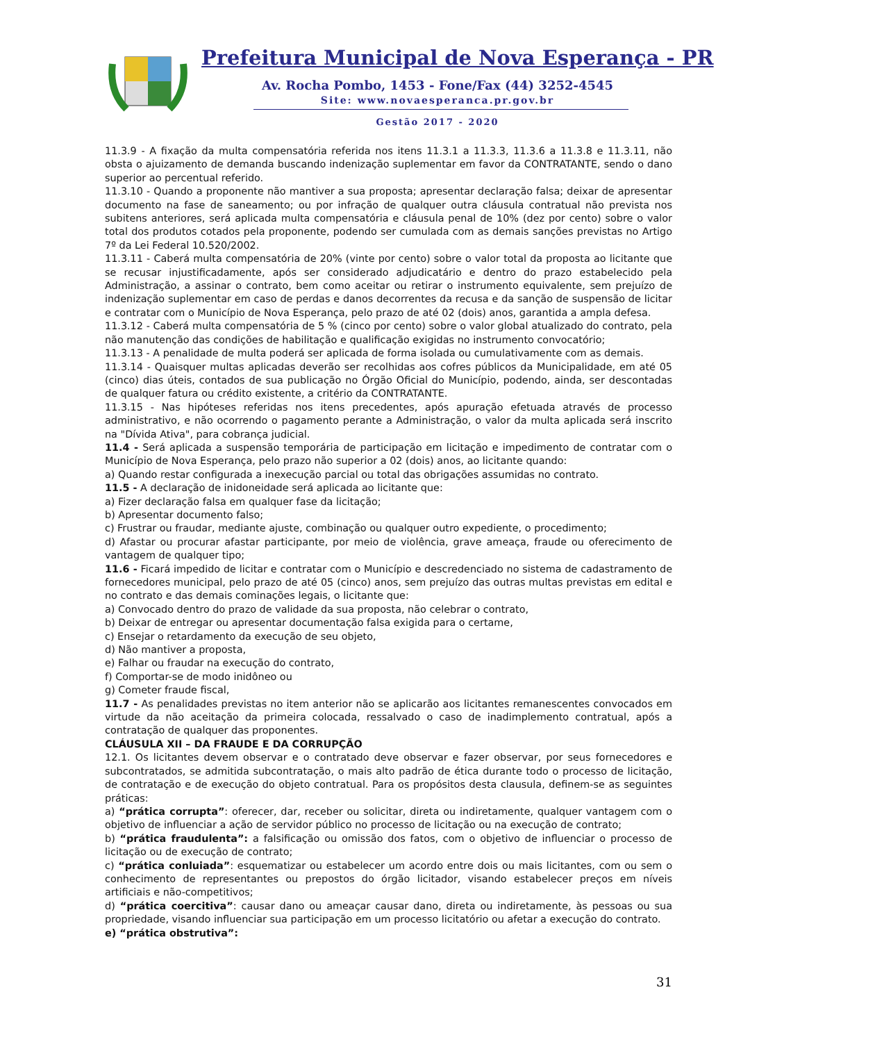Prefeitura Municipal de Nova Esperança - PR
Av. Rocha Pombo, 1453 - Fone/Fax (44) 3252-4545
Site: www.novaesperanca.pr.gov.br
Gestão 2017 - 2020
11.3.9 - A fixação da multa compensatória referida nos itens 11.3.1 a 11.3.3, 11.3.6 a 11.3.8 e 11.3.11, não obsta o ajuizamento de demanda buscando indenização suplementar em favor da CONTRATANTE, sendo o dano superior ao percentual referido.
11.3.10 - Quando a proponente não mantiver a sua proposta; apresentar declaração falsa; deixar de apresentar documento na fase de saneamento; ou por infração de qualquer outra cláusula contratual não prevista nos subitens anteriores, será aplicada multa compensatória e cláusula penal de 10% (dez por cento) sobre o valor total dos produtos cotados pela proponente, podendo ser cumulada com as demais sanções previstas no Artigo 7º da Lei Federal 10.520/2002.
11.3.11 - Caberá multa compensatória de 20% (vinte por cento) sobre o valor total da proposta ao licitante que se recusar injustificadamente, após ser considerado adjudicatário e dentro do prazo estabelecido pela Administração, a assinar o contrato, bem como aceitar ou retirar o instrumento equivalente, sem prejuízo de indenização suplementar em caso de perdas e danos decorrentes da recusa e da sanção de suspensão de licitar e contratar com o Município de Nova Esperança, pelo prazo de até 02 (dois) anos, garantida a ampla defesa.
11.3.12 - Caberá multa compensatória de 5 % (cinco por cento) sobre o valor global atualizado do contrato, pela não manutenção das condições de habilitação e qualificação exigidas no instrumento convocatório;
11.3.13 - A penalidade de multa poderá ser aplicada de forma isolada ou cumulativamente com as demais.
11.3.14 - Quaisquer multas aplicadas deverão ser recolhidas aos cofres públicos da Municipalidade, em até 05 (cinco) dias úteis, contados de sua publicação no Órgão Oficial do Município, podendo, ainda, ser descontadas de qualquer fatura ou crédito existente, a critério da CONTRATANTE.
11.3.15 - Nas hipóteses referidas nos itens precedentes, após apuração efetuada através de processo administrativo, e não ocorrendo o pagamento perante a Administração, o valor da multa aplicada será inscrito na "Dívida Ativa", para cobrança judicial.
11.4 - Será aplicada a suspensão temporária de participação em licitação e impedimento de contratar com o Município de Nova Esperança, pelo prazo não superior a 02 (dois) anos, ao licitante quando:
a) Quando restar configurada a inexecução parcial ou total das obrigações assumidas no contrato.
11.5 - A declaração de inidoneidade será aplicada ao licitante que:
a) Fizer declaração falsa em qualquer fase da licitação;
b) Apresentar documento falso;
c) Frustrar ou fraudar, mediante ajuste, combinação ou qualquer outro expediente, o procedimento;
d) Afastar ou procurar afastar participante, por meio de violência, grave ameaça, fraude ou oferecimento de vantagem de qualquer tipo;
11.6 - Ficará impedido de licitar e contratar com o Município e descredenciado no sistema de cadastramento de fornecedores municipal, pelo prazo de até 05 (cinco) anos, sem prejuízo das outras multas previstas em edital e no contrato e das demais cominações legais, o licitante que:
a) Convocado dentro do prazo de validade da sua proposta, não celebrar o contrato,
b) Deixar de entregar ou apresentar documentação falsa exigida para o certame,
c) Ensejar o retardamento da execução de seu objeto,
d) Não mantiver a proposta,
e) Falhar ou fraudar na execução do contrato,
f) Comportar-se de modo inidôneo ou
g) Cometer fraude fiscal,
11.7 - As penalidades previstas no item anterior não se aplicarão aos licitantes remanescentes convocados em virtude da não aceitação da primeira colocada, ressalvado o caso de inadimplemento contratual, após a contratação de qualquer das proponentes.
CLÁUSULA XII – DA FRAUDE E DA CORRUPÇÃO
12.1. Os licitantes devem observar e o contratado deve observar e fazer observar, por seus fornecedores e subcontratados, se admitida subcontratação, o mais alto padrão de ética durante todo o processo de licitação, de contratação e de execução do objeto contratual. Para os propósitos desta clausula, definem-se as seguintes práticas:
a) “prática corrupta”: oferecer, dar, receber ou solicitar, direta ou indiretamente, qualquer vantagem com o objetivo de influenciar a ação de servidor público no processo de licitação ou na execução de contrato;
b) “prática fraudulenta”: a falsificação ou omissão dos fatos, com o objetivo de influenciar o processo de licitação ou de execução de contrato;
c) “prática conluiada”: esquematizar ou estabelecer um acordo entre dois ou mais licitantes, com ou sem o conhecimento de representantes ou prepostos do órgão licitador, visando estabelecer preços em níveis artificiais e não-competitivos;
d) “prática coercitiva”: causar dano ou ameaçar causar dano, direta ou indiretamente, às pessoas ou sua propriedade, visando influenciar sua participação em um processo licitatório ou afetar a execução do contrato.
e) “prática obstrutiva”:
31